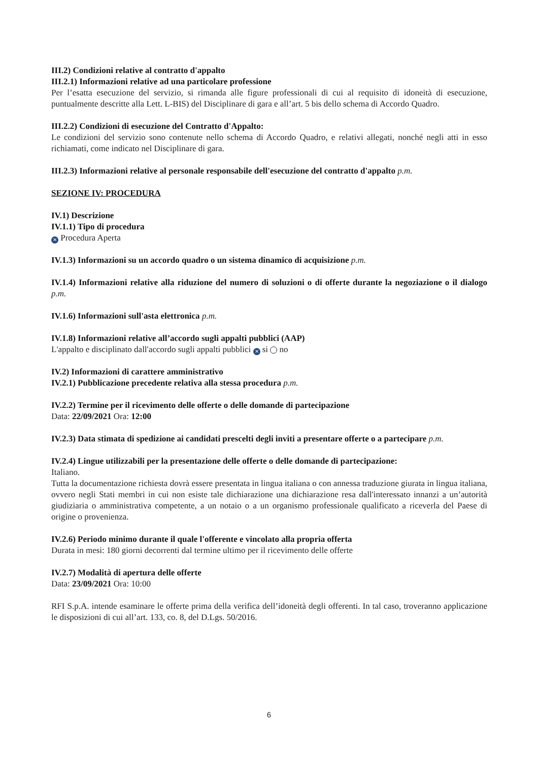III.2) Condizioni relative al contratto d'appalto
III.2.1) Informazioni relative ad una particolare professione
Per l’esatta esecuzione del servizio, si rimanda alle figure professionali di cui al requisito di idoneità di esecuzione, puntualmente descritte alla Lett. L-BIS) del Disciplinare di gara e all’art. 5 bis dello schema di Accordo Quadro.
III.2.2) Condizioni di esecuzione del Contratto d'Appalto:
Le condizioni del servizio sono contenute nello schema di Accordo Quadro, e relativi allegati, nonché negli atti in esso richiamati, come indicato nel Disciplinare di gara.
III.2.3) Informazioni relative al personale responsabile dell'esecuzione del contratto d'appalto p.m.
SEZIONE IV: PROCEDURA
IV.1) Descrizione
IV.1.1) Tipo di procedura
✕ Procedura Aperta
IV.1.3) Informazioni su un accordo quadro o un sistema dinamico di acquisizione p.m.
IV.1.4) Informazioni relative alla riduzione del numero di soluzioni o di offerte durante la negoziazione o il dialogo p.m.
IV.1.6) Informazioni sull'asta elettronica p.m.
IV.1.8) Informazioni relative all’accordo sugli appalti pubblici (AAP)
L'appalto e disciplinato dall'accordo sugli appalti pubblici ✕ si no
IV.2) Informazioni di carattere amministrativo
IV.2.1) Pubblicazione precedente relativa alla stessa procedura p.m.
IV.2.2) Termine per il ricevimento delle offerte o delle domande di partecipazione
Data: 22/09/2021 Ora: 12:00
IV.2.3) Data stimata di spedizione ai candidati prescelti degli inviti a presentare offerte o a partecipare p.m.
IV.2.4) Lingue utilizzabili per la presentazione delle offerte o delle domande di partecipazione:
Italiano.
Tutta la documentazione richiesta dovrà essere presentata in lingua italiana o con annessa traduzione giurata in lingua italiana, ovvero negli Stati membri in cui non esiste tale dichiarazione una dichiarazione resa dall'interessato innanzi a un’autorità giudiziaria o amministrativa competente, a un notaio o a un organismo professionale qualificato a riceverla del Paese di origine o provenienza.
IV.2.6) Periodo minimo durante il quale l'offerente e vincolato alla propria offerta
Durata in mesi: 180 giorni decorrenti dal termine ultimo per il ricevimento delle offerte
IV.2.7) Modalità di apertura delle offerte
Data: 23/09/2021 Ora: 10:00
RFI S.p.A. intende esaminare le offerte prima della verifica dell’idoneità degli offerenti. In tal caso, troveranno applicazione le disposizioni di cui all’art. 133, co. 8, del D.Lgs. 50/2016.
6